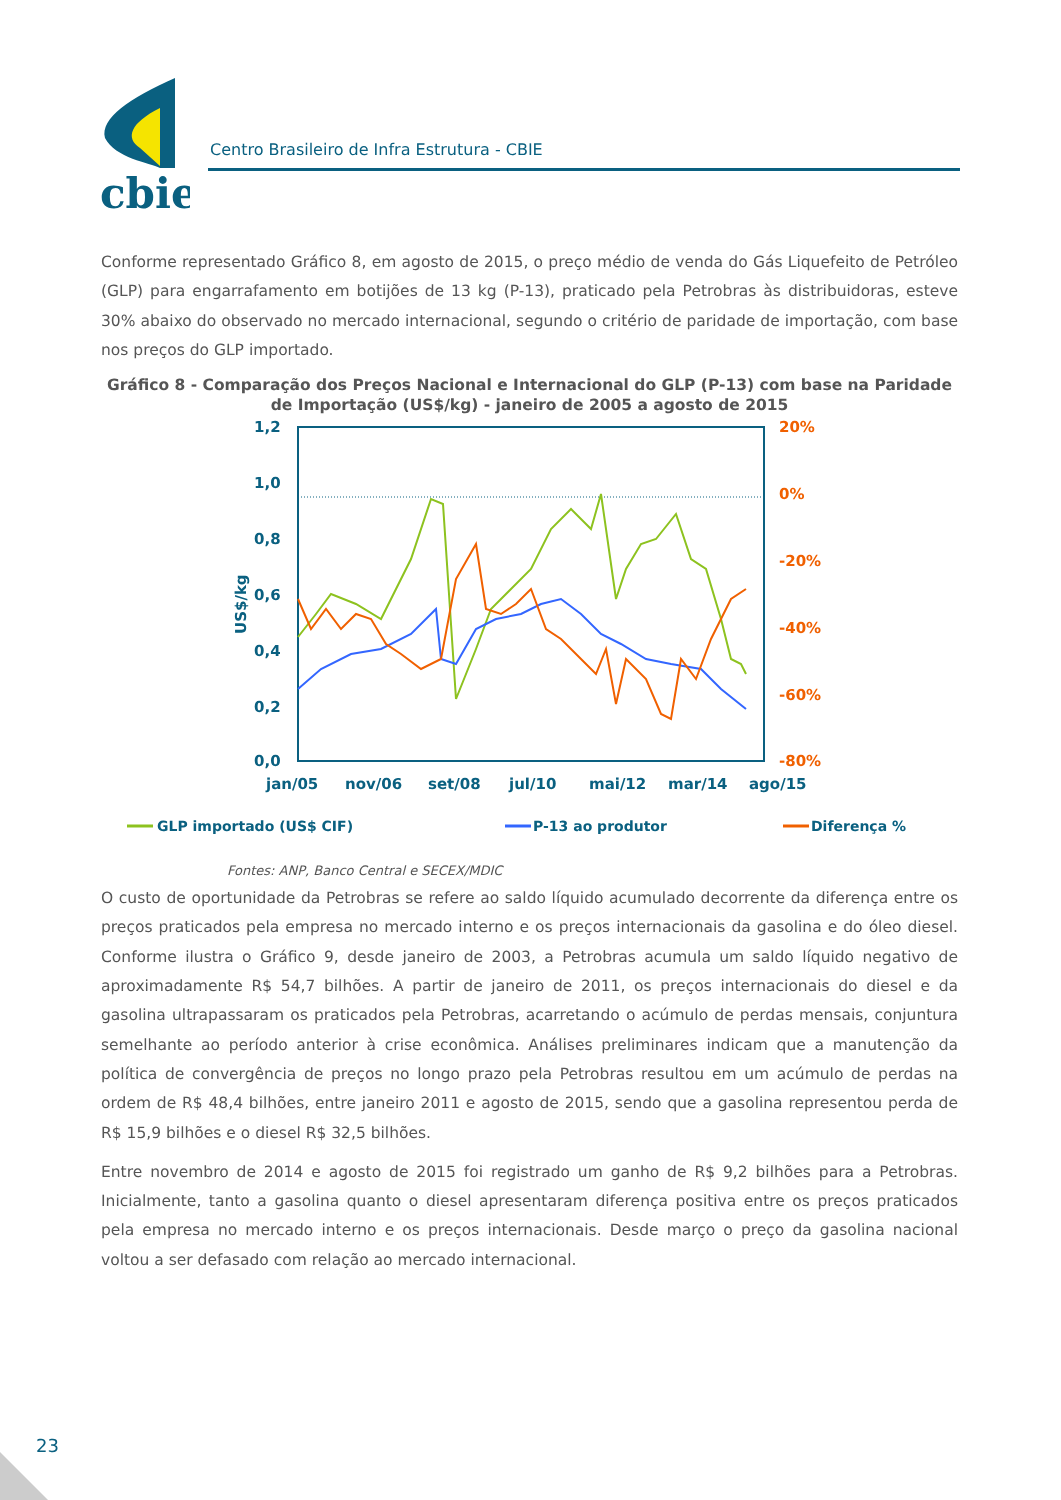cbie
Centro Brasileiro de Infra Estrutura - CBIE
Conforme representado Gráfico 8, em agosto de 2015, o preço médio de venda do Gás Liquefeito de Petróleo (GLP) para engarrafamento em botijões de 13 kg (P-13), praticado pela Petrobras às distribuidoras, esteve 30% abaixo do observado no mercado internacional, segundo o critério de paridade de importação, com base nos preços do GLP importado.
Gráfico 8 - Comparação dos Preços Nacional e Internacional do GLP (P-13) com base na Paridade de Importação (US$/kg) - janeiro de 2005 a agosto de 2015
1,2
1,0
0,8
0,6
0,4
0,2
0,0
jan/05
nov/06
set/08
jul/10
mai/12
mar/14
ago/15
US$/kg
20%
0%
-20%
-40%
-60%
-80%
GLP importado (US$ CIF)
P-13 ao produtor
Diferença %
Fontes: ANP, Banco Central e SECEX/MDIC
O custo de oportunidade da Petrobras se refere ao saldo líquido acumulado decorrente da diferença entre os preços praticados pela empresa no mercado interno e os preços internacionais da gasolina e do óleo diesel. Conforme ilustra o Gráfico 9, desde janeiro de 2003, a Petrobras acumula um saldo líquido negativo de aproximadamente R$ 54,7 bilhões. A partir de janeiro de 2011, os preços internacionais do diesel e da gasolina ultrapassaram os praticados pela Petrobras, acarretando o acúmulo de perdas mensais, conjuntura semelhante ao período anterior à crise econômica. Análises preliminares indicam que a manutenção da política de convergência de preços no longo prazo pela Petrobras resultou em um acúmulo de perdas na ordem de R$ 48,4 bilhões, entre janeiro 2011 e agosto de 2015, sendo que a gasolina representou perda de R$ 15,9 bilhões e o diesel R$ 32,5 bilhões.
Entre novembro de 2014 e agosto de 2015 foi registrado um ganho de R$ 9,2 bilhões para a Petrobras. Inicialmente, tanto a gasolina quanto o diesel apresentaram diferença positiva entre os preços praticados pela empresa no mercado interno e os preços internacionais. Desde março o preço da gasolina nacional voltou a ser defasado com relação ao mercado internacional.
23